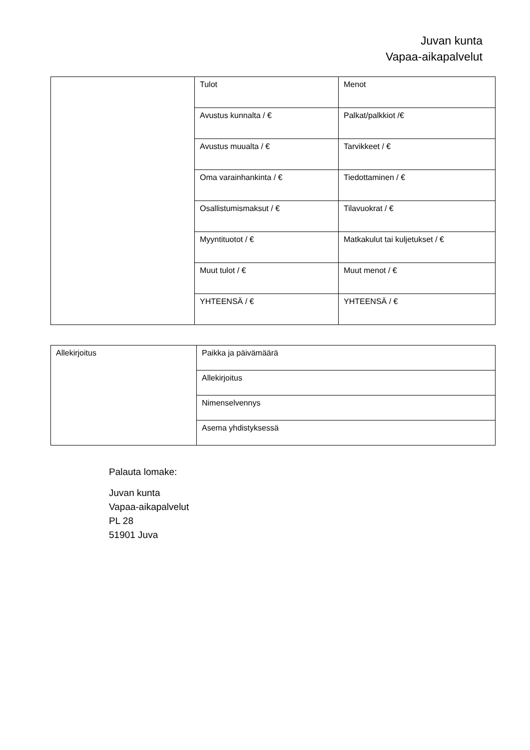Juvan kunta
Vapaa-aikapalvelut
| | Tulot | Menot |
| | Avustus kunnalta / € | Palkat/palkkiot /€ |
| | Avustus muualta / € | Tarvikkeet / € |
| | Oma varainhankinta / € | Tiedottaminen / € |
| | Osallistumismaksut / € | Tilavuokrat / € |
| | Myyntituotot / € | Matkakulut tai kuljetukset / € |
| | Muut tulot / € | Muut menot / € |
| | YHTEENSÄ / € | YHTEENSÄ / € |
| Allekirjoitus | Paikka ja päivämäärä |
| | Allekirjoitus |
| | Nimenselvennys |
| | Asema yhdistyksessä |
Palauta lomake:
Juvan kunta
Vapaa-aikapalvelut
PL 28
51901 Juva